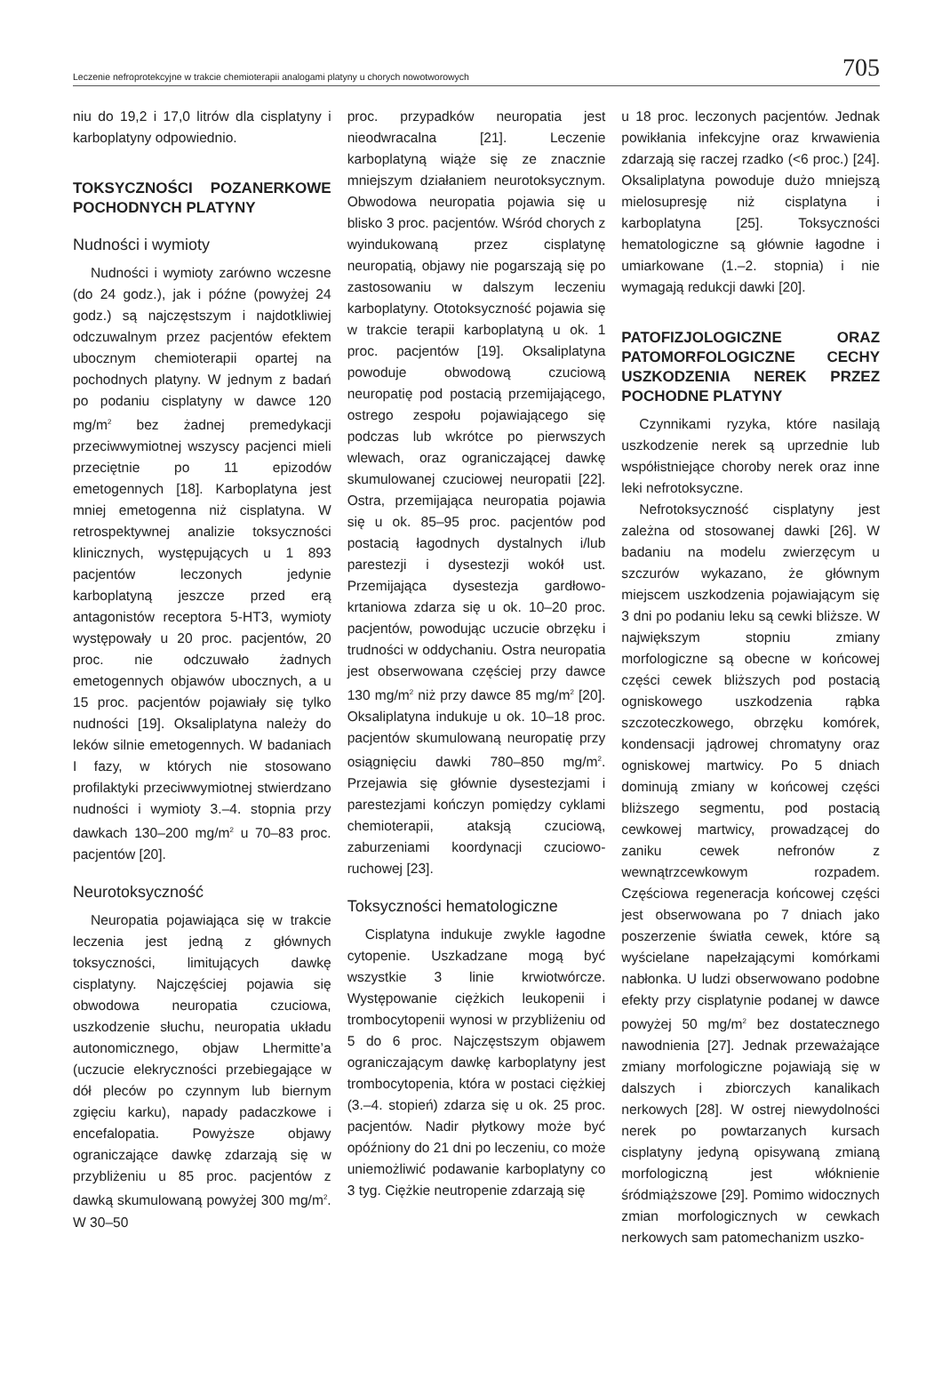Leczenie nefroprotekcyjne w trakcie chemioterapii analogami platyny u chorych nowotworowych 705
niu do 19,2 i 17,0 litrów dla cisplatyny i karboplatyny odpowiednio.
TOKSYCZNOŚCI POZANERKOWE POCHODNYCH PLATYNY
Nudności i wymioty
Nudności i wymioty zarówno wczesne (do 24 godz.), jak i późne (powyżej 24 godz.) są najczęstszym i najdotkliwiej odczuwalnym przez pacjentów efektem ubocznym chemioterapii opartej na pochodnych platyny. W jednym z badań po podaniu cisplatyny w dawce 120 mg/m<sup>2</sup> bez żadnej premedykacji przeciwwymiotnej wszyscy pacjenci mieli przeciętnie po 11 epizodów emetogennych [18]. Karboplatyna jest mniej emetogenna niż cisplatyna. W retrospektywnej analizie toksyczności klinicznych, występujących u 1 893 pacjentów leczonych jedynie karboplatyną jeszcze przed erą antagonistów receptora 5-HT3, wymioty występowały u 20 proc. pacjentów, 20 proc. nie odczuwało żadnych emetogennych objawów ubocznych, a u 15 proc. pacjentów pojawiały się tylko nudności [19]. Oksaliplatyna należy do leków silnie emetogennych. W badaniach I fazy, w których nie stosowano profilaktyki przeciwwymiotnej stwierdzano nudności i wymioty 3.–4. stopnia przy dawkach 130–200 mg/m<sup>2</sup> u 70–83 proc. pacjentów [20].
Neurotoksyczność
Neuropatia pojawiająca się w trakcie leczenia jest jedną z głównych toksyczności, limitujących dawkę cisplatyny. Najczęściej pojawia się obwodowa neuropatia czuciowa, uszkodzenie słuchu, neuropatia układu autonomicznego, objaw Lhermitte’a (uczucie elekryczności przebiegające w dół pleców po czynnym lub biernym zgięciu karku), napady padaczkowe i encefalopatia. Powyższe objawy ograniczające dawkę zdarzają się w przybliżeniu u 85 proc. pacjentów z dawką skumulowaną powyżej 300 mg/m<sup>2</sup>. W 30–50
proc. przypadków neuropatia jest nieodwracalna [21]. Leczenie karboplatyną wiąże się ze znacznie mniejszym działaniem neurotoksycznym. Obwodowa neuropatia pojawia się u blisko 3 proc. pacjentów. Wśród chorych z wyindukowaną przez cisplatynę neuropatią, objawy nie pogarszają się po zastosowaniu w dalszym leczeniu karboplatyny. Ototoksyczność pojawia się w trakcie terapii karboplatyną u ok. 1 proc. pacjentów [19]. Oksaliplatyna powoduje obwodową czuciową neuropatię pod postacią przemijającego, ostrego zespołu pojawiającego się podczas lub wkrótce po pierwszych wlewach, oraz ograniczającej dawkę skumulowanej czuciowej neuropatii [22]. Ostra, przemijająca neuropatia pojawia się u ok. 85–95 proc. pacjentów pod postacią łagodnych dystalnych i/lub parestezji i dysestezji wokół ust. Przemijająca dysestezja gardłowo-krtaniowa zdarza się u ok. 10–20 proc. pacjentów, powodując uczucie obrzęku i trudności w oddychaniu. Ostra neuropatia jest obserwowana częściej przy dawce 130 mg/m<sup>2</sup> niż przy dawce 85 mg/m<sup>2</sup> [20]. Oksaliplatyna indukuje u ok. 10–18 proc. pacjentów skumulowaną neuropatię przy osiągnięciu dawki 780–850 mg/m<sup>2</sup>. Przejawia się głównie dysestezjami i parestezjami kończyn pomiędzy cyklami chemioterapii, ataksją czuciową, zaburzeniami koordynacji czuciowo-ruchowej [23].
Toksyczności hematologiczne
Cisplatyna indukuje zwykle łagodne cytopenie. Uszkadzane mogą być wszystkie 3 linie krwiotwórcze. Występowanie ciężkich leukopenii i trombocytopenii wynosi w przybliżeniu od 5 do 6 proc. Najczęstszym objawem ograniczającym dawkę karboplatyny jest trombocytopenia, która w postaci ciężkiej (3.–4. stopień) zdarza się u ok. 25 proc. pacjentów. Nadir płytkowy może być opóźniony do 21 dni po leczeniu, co może uniemożliwić podawanie karboplatyny co 3 tyg. Ciężkie neutropenie zdarzają się
u 18 proc. leczonych pacjentów. Jednak powikłania infekcyjne oraz krwawienia zdarzają się raczej rzadko (<6 proc.) [24]. Oksaliplatyna powoduje dużo mniejszą mielosupresję niż cisplatyna i karboplatyna [25]. Toksyczności hematologiczne są głównie łagodne i umiarkowane (1.–2. stopnia) i nie wymagają redukcji dawki [20].
PATOFIZJOLOGICZNE ORAZ PATOMORFOLOGICZNE CECHY USZKODZENIA NEREK PRZEZ POCHODNE PLATYNY
Czynnikami ryzyka, które nasilają uszkodzenie nerek są uprzednie lub współistniejące choroby nerek oraz inne leki nefrotoksyczne.
Nefrotoksyczność cisplatyny jest zależna od stosowanej dawki [26]. W badaniu na modelu zwierzęcym u szczurów wykazano, że głównym miejscem uszkodzenia pojawiającym się 3 dni po podaniu leku są cewki bliższe. W największym stopniu zmiany morfologiczne są obecne w końcowej części cewek bliższych pod postacią ogniskowego uszkodzenia rąbka szczoteczkowego, obrzęku komórek, kondensacji jądrowej chromatyny oraz ogniskowej martwicy. Po 5 dniach dominują zmiany w końcowej części bliższego segmentu, pod postacią cewkowej martwicy, prowadzącej do zaniku cewek nefronów z wewnątrzcewkowym rozpadem. Częściowa regeneracja końcowej części jest obserwowana po 7 dniach jako poszerzenie światła cewek, które są wyścielane napełzającymi komórkami nabłonka. U ludzi obserwowano podobne efekty przy cisplatynie podanej w dawce powyżej 50 mg/m<sup>2</sup> bez dostatecznego nawodnienia [27]. Jednak przeważające zmiany morfologiczne pojawiają się w dalszych i zbiorczych kanalikach nerkowych [28]. W ostrej niewydolności nerek po powtarzanych kursach cisplatyny jedyną opisywaną zmianą morfologiczną jest włóknienie śródmiąższowe [29]. Pomimo widocznych zmian morfologicznych w cewkach nerkowych sam patomechanizm uszko-